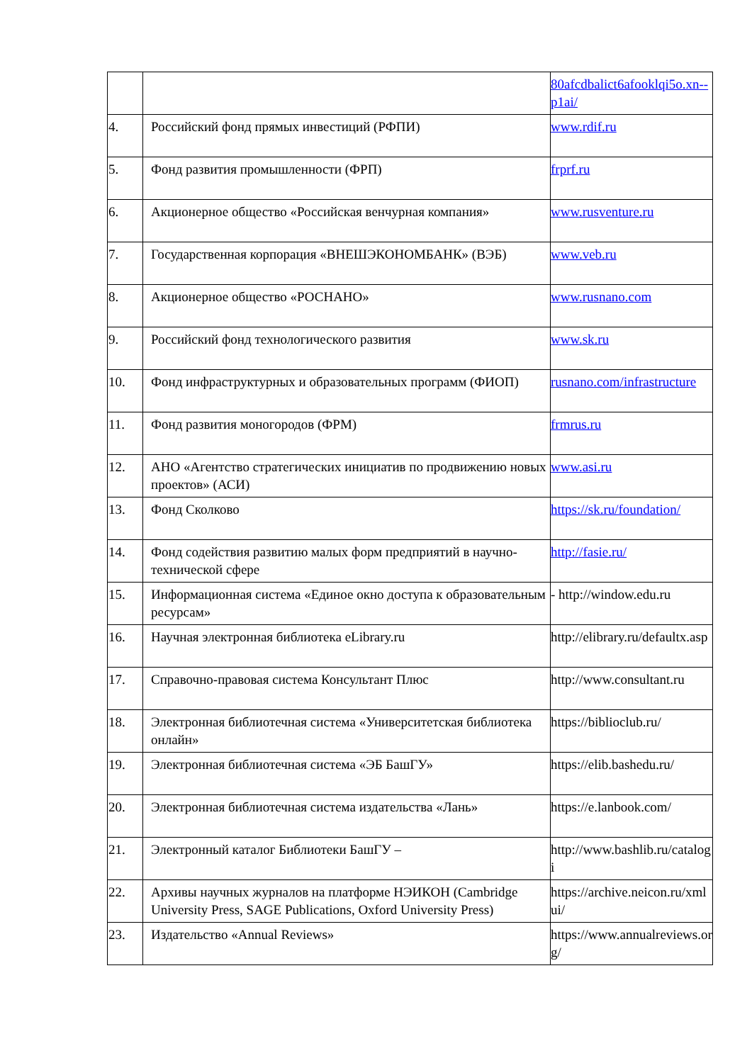| | | 80afcdbalict6afooklqi5o.xn--p1ai/ |
| 4. | Российский фонд прямых инвестиций (РФПИ) | www.rdif.ru |
| 5. | Фонд развития промышленности (ФРП) | frprf.ru |
| 6. | Акционерное общество «Российская венчурная компания» | www.rusventure.ru |
| 7. | Государственная корпорация «ВНЕШЭКОНОМБАНК» (ВЭБ) | www.veb.ru |
| 8. | Акционерное общество «РОСНАНО» | www.rusnano.com |
| 9. | Российский фонд технологического развития | www.sk.ru |
| 10. | Фонд инфраструктурных и образовательных программ (ФИОП) | rusnano.com/infrastructure |
| 11. | Фонд развития моногородов (ФРМ) | frmrus.ru |
| 12. | АНО «Агентство стратегических инициатив по продвижению новых проектов» (АСИ) | www.asi.ru |
| 13. | Фонд Сколково | https://sk.ru/foundation/ |
| 14. | Фонд содействия развитию малых форм предприятий в научно-технической сфере | http://fasie.ru/ |
| 15. | Информационная система «Единое окно доступа к образовательным ресурсам» | - http://window.edu.ru |
| 16. | Научная электронная библиотека eLibrary.ru | http://elibrary.ru/defaultx.asp |
| 17. | Справочно-правовая система Консультант Плюс | http://www.consultant.ru |
| 18. | Электронная библиотечная система «Университетская библиотека онлайн» | https://biblioclub.ru/ |
| 19. | Электронная библиотечная система «ЭБ БашГУ» | https://elib.bashedu.ru/ |
| 20. | Электронная библиотечная система издательства «Лань» | https://e.lanbook.com/ |
| 21. | Электронный каталог Библиотеки БашГУ – | http://www.bashlib.ru/catalogi |
| 22. | Архивы научных журналов на платформе НЭИКОН (Cambridge University Press, SAGE Publications, Oxford University Press) | https://archive.neicon.ru/xmlui/ |
| 23. | Издательство «Annual Reviews» | https://www.annualreviews.org/ |